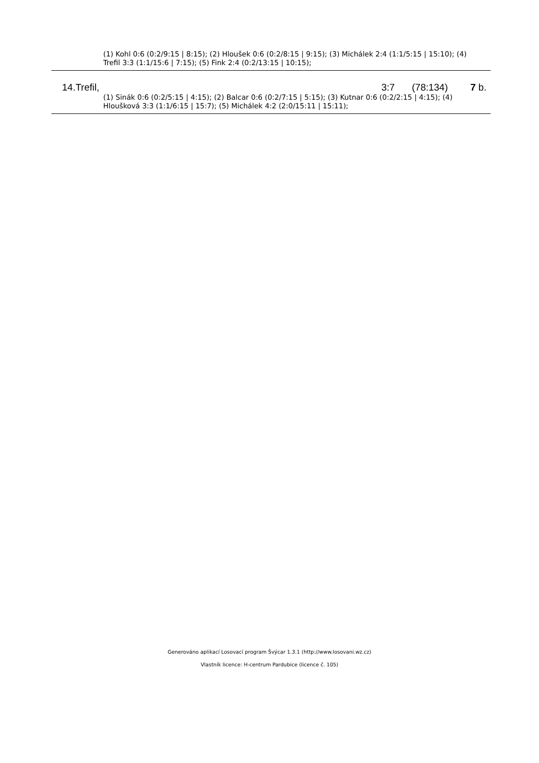(1) Kohl 0:6 (0:2/9:15 | 8:15); (2) Hloušek 0:6 (0:2/8:15 | 9:15); (3) Michálek 2:4 (1:1/5:15 | 15:10); (4) Trefil 3:3 (1:1/15:6 | 7:15); (5) Fink 2:4 (0:2/13:15 | 10:15);
| 14.Trefil, | 3:7 | (78:134) | 7 b. |
(1) Sinák 0:6 (0:2/5:15 | 4:15); (2) Balcar 0:6 (0:2/7:15 | 5:15); (3) Kutnar 0:6 (0:2/2:15 | 4:15); (4) Hloušková 3:3 (1:1/6:15 | 15:7); (5) Michálek 4:2 (2:0/15:11 | 15:11);
Generováno aplikací Losovací program Švýcar 1.3.1 (http://www.losovani.wz.cz)
Vlastník licence: H-centrum Pardubice (licence č. 105)